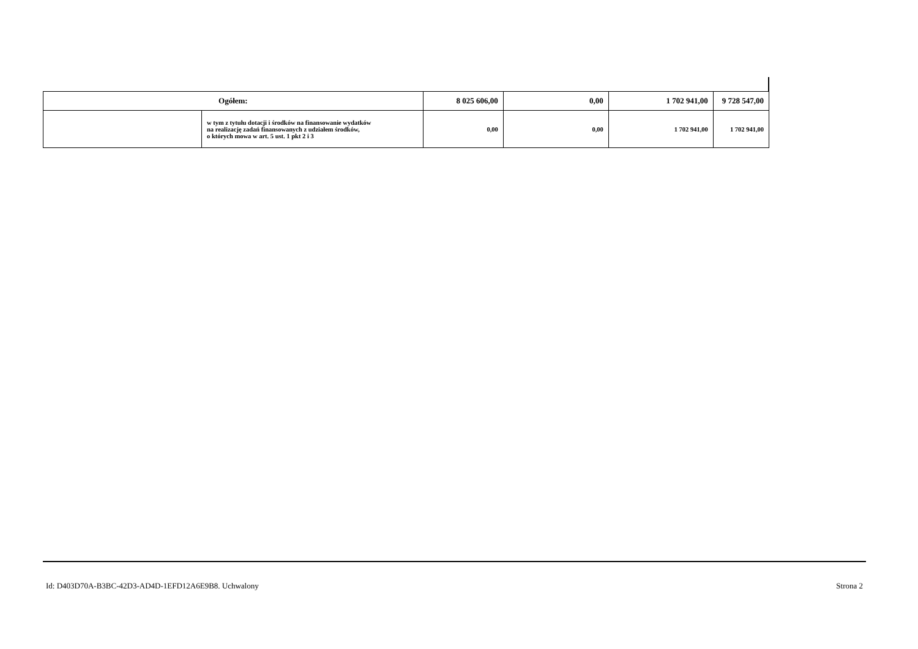| Ogółem: | | 8 025 606,00 | 0,00 | 1 702 941,00 | 9 728 547,00 |
| | w tym z tytułu dotacji i środków na finansowanie wydatków na realizację zadań finansowanych z udziałem środków, o których mowa w art. 5 ust. 1 pkt 2 i 3 | 0,00 | 0,00 | 1 702 941,00 | 1 702 941,00 |
Id: D403D70A-B3BC-42D3-AD4D-1EFD12A6E9B8. Uchwalony Strona 2